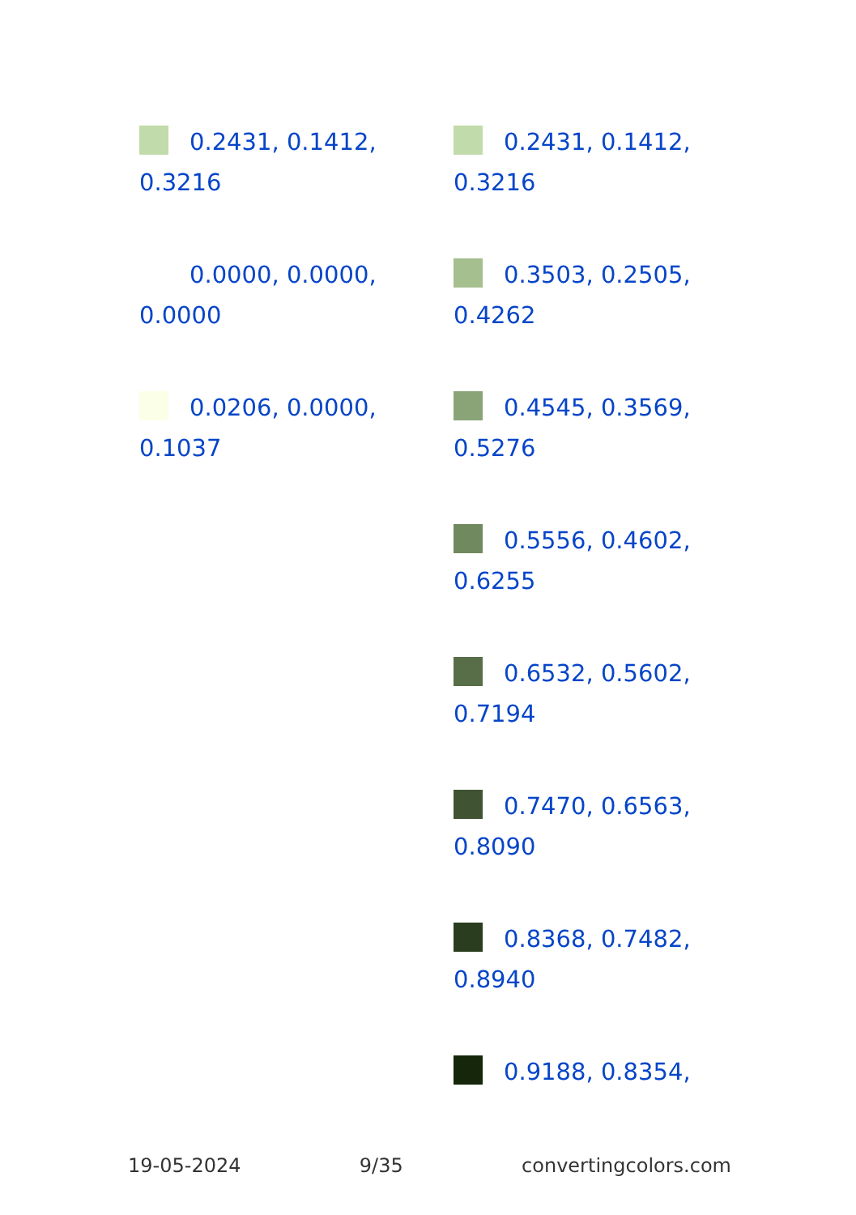0.2431, 0.1412, 0.3216
0.0000, 0.0000, 0.0000
0.0206, 0.0000, 0.1037
0.2431, 0.1412, 0.3216
0.3503, 0.2505, 0.4262
0.4545, 0.3569, 0.5276
0.5556, 0.4602, 0.6255
0.6532, 0.5602, 0.7194
0.7470, 0.6563, 0.8090
0.8368, 0.7482, 0.8940
0.9188, 0.8354,
19-05-2024 9/35 convertingcolors.com